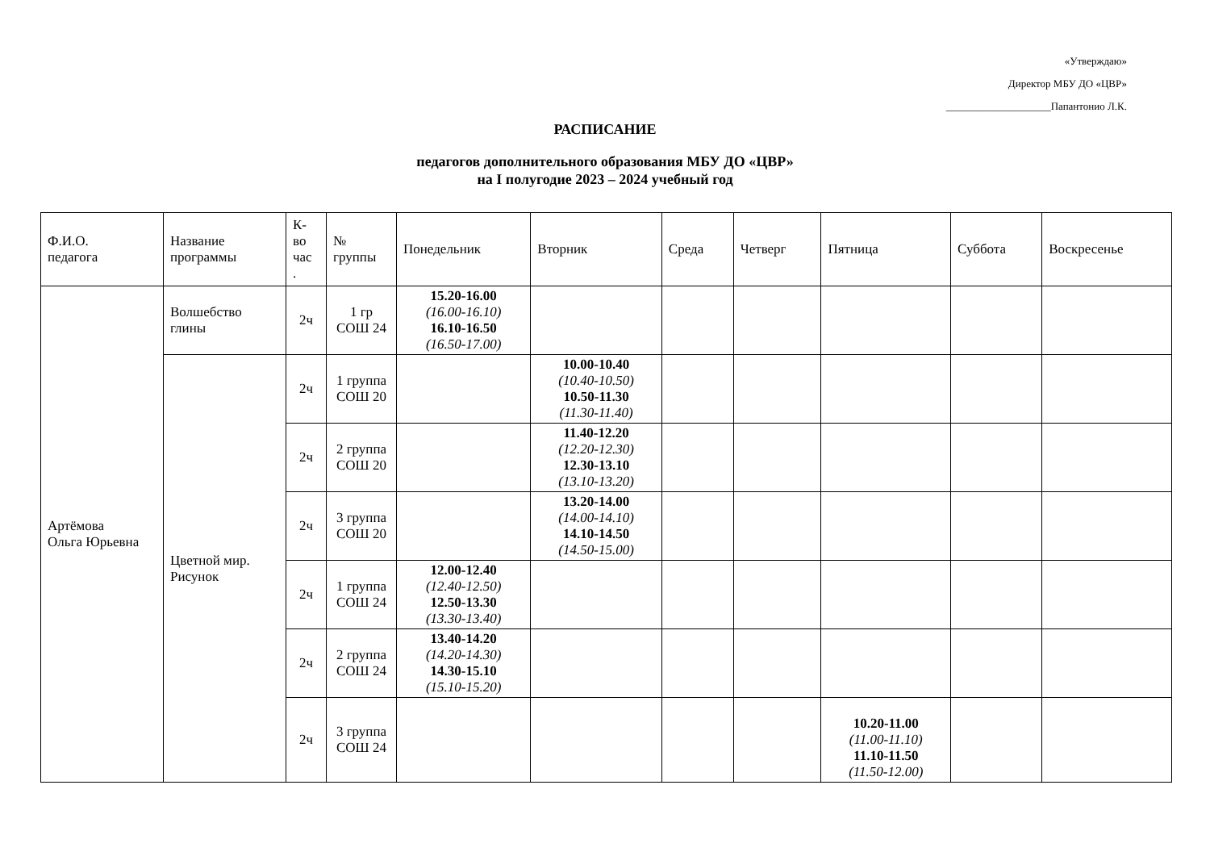«Утверждаю»
Директор МБУ ДО «ЦВР»
____________________Папантонио Л.К.
РАСПИСАНИЕ
педагогов дополнительного образования МБУ ДО «ЦВР»
на I полугодие 2023 – 2024 учебный год
| Ф.И.О. педагога | Название программы | К- во час . | № группы | Понедельник | Вторник | Среда | Четверг | Пятница | Суббота | Воскресенье |
| --- | --- | --- | --- | --- | --- | --- | --- | --- | --- | --- |
| Артёмова Ольга Юрьевна | Волшебство глины | 2ч | 1 гр СОШ 24 | 15.20-16.00 (16.00-16.10) 16.10-16.50 (16.50-17.00) | | | | | | |
| | Цветной мир. Рисунок | 2ч | 1 группа СОШ 20 | | 10.00-10.40 (10.40-10.50) 10.50-11.30 (11.30-11.40) | | | | | |
| | | 2ч | 2 группа СОШ 20 | | 11.40-12.20 (12.20-12.30) 12.30-13.10 (13.10-13.20) | | | | | |
| | | 2ч | 3 группа СОШ 20 | | 13.20-14.00 (14.00-14.10) 14.10-14.50 (14.50-15.00) | | | | | |
| | | 2ч | 1 группа СОШ 24 | 12.00-12.40 (12.40-12.50) 12.50-13.30 (13.30-13.40) | | | | | | |
| | | 2ч | 2 группа СОШ 24 | 13.40-14.20 (14.20-14.30) 14.30-15.10 (15.10-15.20) | | | | | | |
| | | 2ч | 3 группа СОШ 24 | | | | | 10.20-11.00 (11.00-11.10) 11.10-11.50 (11.50-12.00) | | |